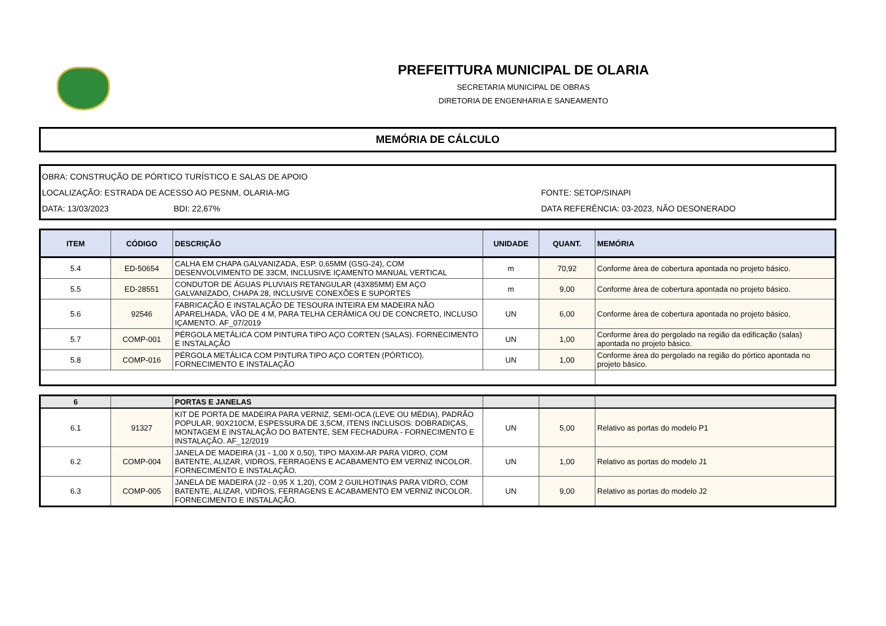PREFEITTURA MUNICIPAL DE OLARIA
SECRETARIA MUNICIPAL DE OBRAS
DIRETORIA DE ENGENHARIA E SANEAMENTO
MEMÓRIA DE CÁLCULO
OBRA: CONSTRUÇÃO DE PÓRTICO TURÍSTICO E SALAS DE APOIO
LOCALIZAÇÃO: ESTRADA DE ACESSO AO PESNM, OLARIA-MG FONTE: SETOP/SINAPI
DATA: 13/03/2023 BDI: 22,67% DATA REFERÊNCIA: 03-2023, NÃO DESONERADO
| ITEM | CÓDIGO | DESCRIÇÃO | UNIDADE | QUANT. | MEMÓRIA |
| --- | --- | --- | --- | --- | --- |
| 5.4 | ED-50654 | CALHA EM CHAPA GALVANIZADA, ESP. 0,65MM (GSG-24), COM DESENVOLVIMENTO DE 33CM, INCLUSIVE IÇAMENTO MANUAL VERTICAL | m | 70,92 | Conforme área de cobertura apontada no projeto básico. |
| 5.5 | ED-28551 | CONDUTOR DE ÁGUAS PLUVIAIS RETANGULAR (43X85MM) EM AÇO GALVANIZADO, CHAPA 28, INCLUSIVE CONEXÕES E SUPORTES | m | 9,00 | Conforme área de cobertura apontada no projeto básico. |
| 5.6 | 92546 | FABRICAÇÃO E INSTALAÇÃO DE TESOURA INTEIRA EM MADEIRA NÃO APARELHADA, VÃO DE 4 M, PARA TELHA CERÂMICA OU DE CONCRETO, INCLUSO IÇAMENTO. AF_07/2019 | UN | 6,00 | Conforme área de cobertura apontada no projeto básico. |
| 5.7 | COMP-001 | PÉRGOLA METÁLICA COM PINTURA TIPO AÇO CORTEN (SALAS). FORNECIMENTO E INSTALAÇÃO | UN | 1,00 | Conforme área do pergolado na região da edificação (salas) apontada no projeto básico. |
| 5.8 | COMP-016 | PÉRGOLA METÁLICA COM PINTURA TIPO AÇO CORTEN (PÓRTICO). FORNECIMENTO E INSTALAÇÃO | UN | 1,00 | Conforme área do pergolado na região do pórtico apontada no projeto básico. |
| 6 | | PORTAS E JANELAS | | | |
| 6.1 | 91327 | KIT DE PORTA DE MADEIRA PARA VERNIZ, SEMI-OCA (LEVE OU MÉDIA), PADRÃO POPULAR, 90X210CM, ESPESSURA DE 3,5CM, ITENS INCLUSOS: DOBRADIÇAS, MONTAGEM E INSTALAÇÃO DO BATENTE, SEM FECHADURA - FORNECIMENTO E INSTALAÇÃO. AF_12/2019 | UN | 5,00 | Relativo as portas do modelo P1 |
| 6.2 | COMP-004 | JANELA DE MADEIRA (J1 - 1,00 X 0,50), TIPO MAXIM-AR PARA VIDRO, COM BATENTE, ALIZAR, VIDROS, FERRAGENS E ACABAMENTO EM VERNIZ INCOLOR. FORNECIMENTO E INSTALAÇÃO. | UN | 1,00 | Relativo as portas do modelo J1 |
| 6.3 | COMP-005 | JANELA DE MADEIRA (J2 - 0,95 X 1,20), COM 2 GUILHOTINAS PARA VIDRO, COM BATENTE, ALIZAR, VIDROS, FERRAGENS E ACABAMENTO EM VERNIZ INCOLOR. FORNECIMENTO E INSTALAÇÃO. | UN | 9,00 | Relativo as portas do modelo J2 |